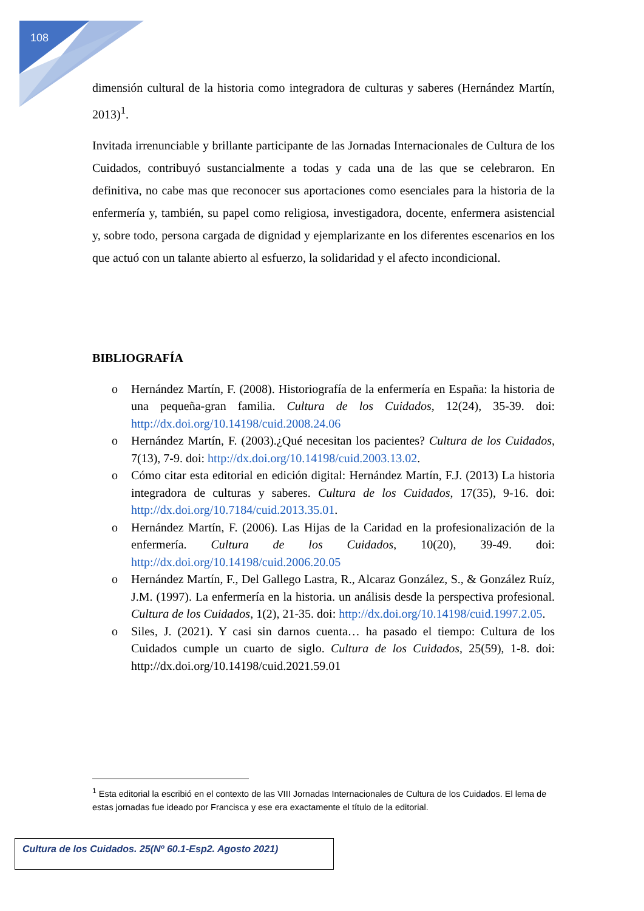108
dimensión cultural de la historia como integradora de culturas y saberes (Hernández Martín, 2013)<sup>1</sup>.
Invitada irrenunciable y brillante participante de las Jornadas Internacionales de Cultura de los Cuidados, contribuyó sustancialmente a todas y cada una de las que se celebraron. En definitiva, no cabe mas que reconocer sus aportaciones como esenciales para la historia de la enfermería y, también, su papel como religiosa, investigadora, docente, enfermera asistencial y, sobre todo, persona cargada de dignidad y ejemplarizante en los diferentes escenarios en los que actuó con un talante abierto al esfuerzo, la solidaridad y el afecto incondicional.
BIBLIOGRAFÍA
o Hernández Martín, F. (2008). Historiografía de la enfermería en España: la historia de una pequeña-gran familia. Cultura de los Cuidados, 12(24), 35-39. doi: http://dx.doi.org/10.14198/cuid.2008.24.06
o Hernández Martín, F. (2003).¿Qué necesitan los pacientes? Cultura de los Cuidados, 7(13), 7-9. doi: http://dx.doi.org/10.14198/cuid.2003.13.02.
o Cómo citar esta editorial en edición digital: Hernández Martín, F.J. (2013) La historia integradora de culturas y saberes. Cultura de los Cuidados, 17(35), 9-16. doi: http://dx.doi.org/10.7184/cuid.2013.35.01.
o Hernández Martín, F. (2006). Las Hijas de la Caridad en la profesionalización de la enfermería. Cultura de los Cuidados, 10(20), 39-49. doi: http://dx.doi.org/10.14198/cuid.2006.20.05
o Hernández Martín, F., Del Gallego Lastra, R., Alcaraz González, S., & González Ruíz, J.M. (1997). La enfermería en la historia. un análisis desde la perspectiva profesional. Cultura de los Cuidados, 1(2), 21-35. doi: http://dx.doi.org/10.14198/cuid.1997.2.05.
o Siles, J. (2021). Y casi sin darnos cuenta… ha pasado el tiempo: Cultura de los Cuidados cumple un cuarto de siglo. Cultura de los Cuidados, 25(59), 1-8. doi: http://dx.doi.org/10.14198/cuid.2021.59.01
<sup>1</sup> Esta editorial la escribió en el contexto de las VIII Jornadas Internacionales de Cultura de los Cuidados. El lema de estas jornadas fue ideado por Francisca y ese era exactamente el título de la editorial.
Cultura de los Cuidados. 25(Nº 60.1-Esp2. Agosto 2021)